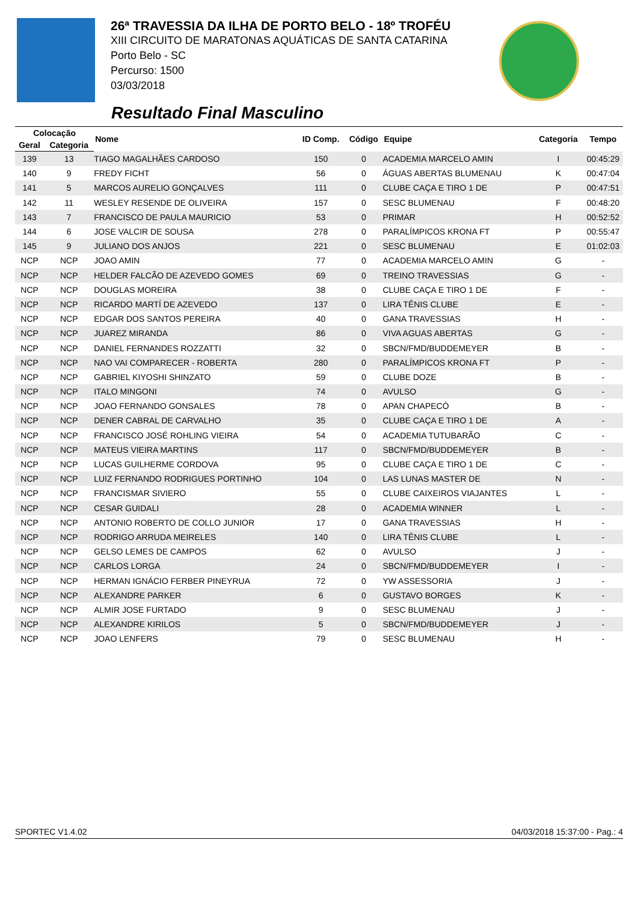26ª TRAVESSIA DA ILHA DE PORTO BELO - 18º TROFÉU
XIII CIRCUITO DE MARATONAS AQUÁTICAS DE SANTA CATARINA
Porto Belo - SC
Percurso: 1500
03/03/2018
Resultado Final Masculino
| Colocação | | Nome | ID Comp. | Código | Equipe | Categoria | Tempo |
| --- | --- | --- | --- | --- | --- | --- | --- |
| Geral | Categoria | | | | | | |
| 139 | 13 | TIAGO MAGALHÃES CARDOSO | 150 | 0 | ACADEMIA MARCELO AMIN | I | 00:45:29 |
| 140 | 9 | FREDY FICHT | 56 | 0 | ÁGUAS ABERTAS BLUMENAU | K | 00:47:04 |
| 141 | 5 | MARCOS AURELIO GONÇALVES | 111 | 0 | CLUBE CAÇA E TIRO 1 DE | P | 00:47:51 |
| 142 | 11 | WESLEY RESENDE DE OLIVEIRA | 157 | 0 | SESC BLUMENAU | F | 00:48:20 |
| 143 | 7 | FRANCISCO DE PAULA MAURICIO | 53 | 0 | PRIMAR | H | 00:52:52 |
| 144 | 6 | JOSE VALCIR DE SOUSA | 278 | 0 | PARALÍMPICOS KRONA FT | P | 00:55:47 |
| 145 | 9 | JULIANO DOS ANJOS | 221 | 0 | SESC BLUMENAU | E | 01:02:03 |
| NCP | NCP | JOAO AMIN | 77 | 0 | ACADEMIA MARCELO AMIN | G | - |
| NCP | NCP | HELDER FALCÃO DE AZEVEDO GOMES | 69 | 0 | TREINO TRAVESSIAS | G | - |
| NCP | NCP | DOUGLAS MOREIRA | 38 | 0 | CLUBE CAÇA E TIRO 1 DE | F | - |
| NCP | NCP | RICARDO MARTÍ DE AZEVEDO | 137 | 0 | LIRA TÊNIS CLUBE | E | - |
| NCP | NCP | EDGAR DOS SANTOS PEREIRA | 40 | 0 | GANA TRAVESSIAS | H | - |
| NCP | NCP | JUAREZ MIRANDA | 86 | 0 | VIVA AGUAS ABERTAS | G | - |
| NCP | NCP | DANIEL FERNANDES ROZZATTI | 32 | 0 | SBCN/FMD/BUDDEMEYER | B | - |
| NCP | NCP | NAO VAI COMPARECER - ROBERTA | 280 | 0 | PARALÍMPICOS KRONA FT | P | - |
| NCP | NCP | GABRIEL KIYOSHI SHINZATO | 59 | 0 | CLUBE DOZE | B | - |
| NCP | NCP | ITALO MINGONI | 74 | 0 | AVULSO | G | - |
| NCP | NCP | JOAO FERNANDO GONSALES | 78 | 0 | APAN CHAPECÓ | B | - |
| NCP | NCP | DENER CABRAL DE CARVALHO | 35 | 0 | CLUBE CAÇA E TIRO 1 DE | A | - |
| NCP | NCP | FRANCISCO JOSÉ ROHLING VIEIRA | 54 | 0 | ACADEMIA TUTUBARÃO | C | - |
| NCP | NCP | MATEUS VIEIRA MARTINS | 117 | 0 | SBCN/FMD/BUDDEMEYER | B | - |
| NCP | NCP | LUCAS GUILHERME CORDOVA | 95 | 0 | CLUBE CAÇA E TIRO 1 DE | C | - |
| NCP | NCP | LUIZ FERNANDO RODRIGUES PORTINHO | 104 | 0 | LAS LUNAS MASTER DE | N | - |
| NCP | NCP | FRANCISMAR SIVIERO | 55 | 0 | CLUBE CAIXEIROS VIAJANTES | L | - |
| NCP | NCP | CESAR GUIDALI | 28 | 0 | ACADEMIA WINNER | L | - |
| NCP | NCP | ANTONIO ROBERTO DE COLLO JUNIOR | 17 | 0 | GANA TRAVESSIAS | H | - |
| NCP | NCP | RODRIGO ARRUDA MEIRELES | 140 | 0 | LIRA TÊNIS CLUBE | L | - |
| NCP | NCP | GELSO LEMES DE CAMPOS | 62 | 0 | AVULSO | J | - |
| NCP | NCP | CARLOS LORGA | 24 | 0 | SBCN/FMD/BUDDEMEYER | I | - |
| NCP | NCP | HERMAN IGNÁCIO FERBER PINEYRUA | 72 | 0 | YW ASSESSORIA | J | - |
| NCP | NCP | ALEXANDRE PARKER | 6 | 0 | GUSTAVO BORGES | K | - |
| NCP | NCP | ALMIR JOSE FURTADO | 9 | 0 | SESC BLUMENAU | J | - |
| NCP | NCP | ALEXANDRE KIRILOS | 5 | 0 | SBCN/FMD/BUDDEMEYER | J | - |
| NCP | NCP | JOAO LENFERS | 79 | 0 | SESC BLUMENAU | H | - |
SPORTEC V1.4.02 04/03/2018 15:37:00 - Pag.: 4